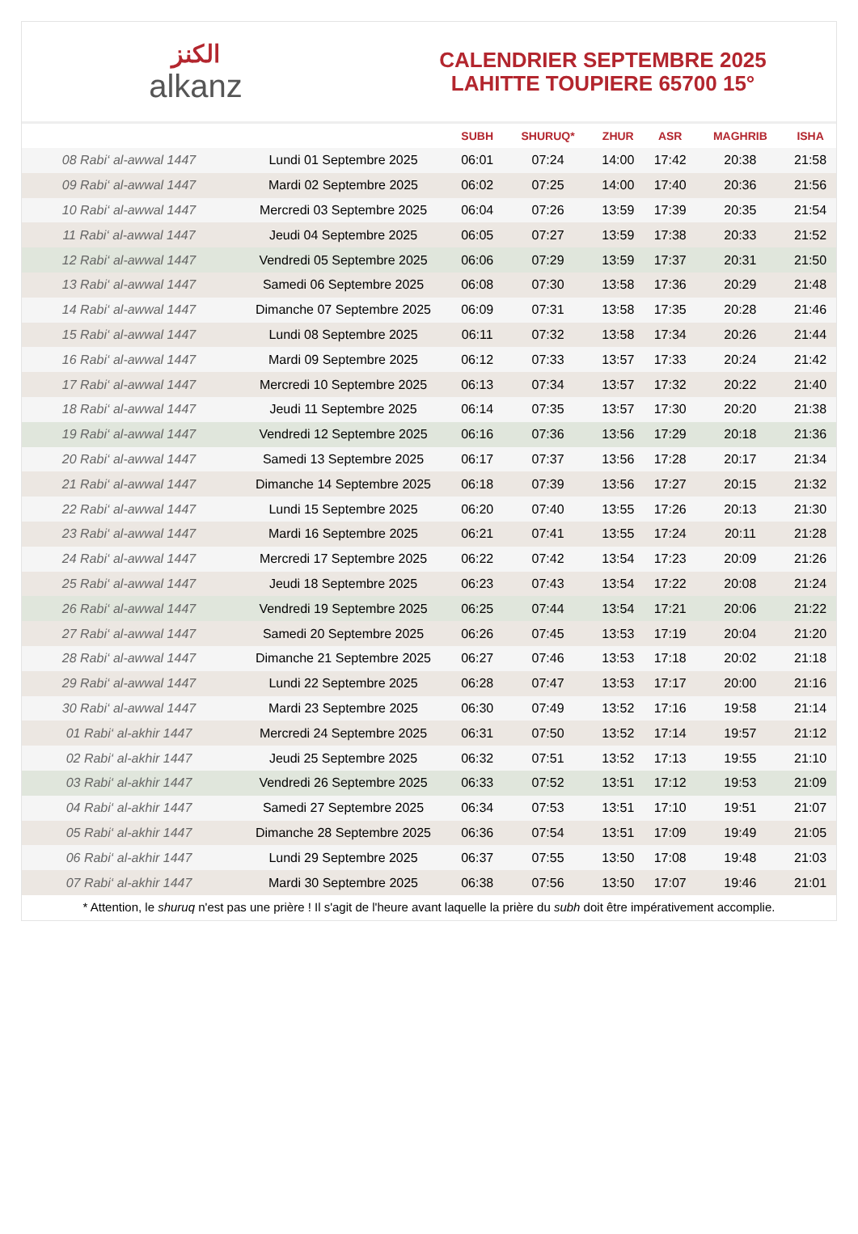ﺍﻟﻜﻨﺰ
alkanz
CALENDRIER SEPTEMBRE 2025
LAHITTE TOUPIERE 65700 15°
| | | SUBH | SHURUQ* | ZHUR | ASR | MAGHRIB | ISHA |
| --- | --- | --- | --- | --- | --- | --- | --- |
| 08 Rabi‘ al-awwal 1447 | Lundi 01 Septembre 2025 | 06:01 | 07:24 | 14:00 | 17:42 | 20:38 | 21:58 |
| 09 Rabi‘ al-awwal 1447 | Mardi 02 Septembre 2025 | 06:02 | 07:25 | 14:00 | 17:40 | 20:36 | 21:56 |
| 10 Rabi‘ al-awwal 1447 | Mercredi 03 Septembre 2025 | 06:04 | 07:26 | 13:59 | 17:39 | 20:35 | 21:54 |
| 11 Rabi‘ al-awwal 1447 | Jeudi 04 Septembre 2025 | 06:05 | 07:27 | 13:59 | 17:38 | 20:33 | 21:52 |
| 12 Rabi‘ al-awwal 1447 | Vendredi 05 Septembre 2025 | 06:06 | 07:29 | 13:59 | 17:37 | 20:31 | 21:50 |
| 13 Rabi‘ al-awwal 1447 | Samedi 06 Septembre 2025 | 06:08 | 07:30 | 13:58 | 17:36 | 20:29 | 21:48 |
| 14 Rabi‘ al-awwal 1447 | Dimanche 07 Septembre 2025 | 06:09 | 07:31 | 13:58 | 17:35 | 20:28 | 21:46 |
| 15 Rabi‘ al-awwal 1447 | Lundi 08 Septembre 2025 | 06:11 | 07:32 | 13:58 | 17:34 | 20:26 | 21:44 |
| 16 Rabi‘ al-awwal 1447 | Mardi 09 Septembre 2025 | 06:12 | 07:33 | 13:57 | 17:33 | 20:24 | 21:42 |
| 17 Rabi‘ al-awwal 1447 | Mercredi 10 Septembre 2025 | 06:13 | 07:34 | 13:57 | 17:32 | 20:22 | 21:40 |
| 18 Rabi‘ al-awwal 1447 | Jeudi 11 Septembre 2025 | 06:14 | 07:35 | 13:57 | 17:30 | 20:20 | 21:38 |
| 19 Rabi‘ al-awwal 1447 | Vendredi 12 Septembre 2025 | 06:16 | 07:36 | 13:56 | 17:29 | 20:18 | 21:36 |
| 20 Rabi‘ al-awwal 1447 | Samedi 13 Septembre 2025 | 06:17 | 07:37 | 13:56 | 17:28 | 20:17 | 21:34 |
| 21 Rabi‘ al-awwal 1447 | Dimanche 14 Septembre 2025 | 06:18 | 07:39 | 13:56 | 17:27 | 20:15 | 21:32 |
| 22 Rabi‘ al-awwal 1447 | Lundi 15 Septembre 2025 | 06:20 | 07:40 | 13:55 | 17:26 | 20:13 | 21:30 |
| 23 Rabi‘ al-awwal 1447 | Mardi 16 Septembre 2025 | 06:21 | 07:41 | 13:55 | 17:24 | 20:11 | 21:28 |
| 24 Rabi‘ al-awwal 1447 | Mercredi 17 Septembre 2025 | 06:22 | 07:42 | 13:54 | 17:23 | 20:09 | 21:26 |
| 25 Rabi‘ al-awwal 1447 | Jeudi 18 Septembre 2025 | 06:23 | 07:43 | 13:54 | 17:22 | 20:08 | 21:24 |
| 26 Rabi‘ al-awwal 1447 | Vendredi 19 Septembre 2025 | 06:25 | 07:44 | 13:54 | 17:21 | 20:06 | 21:22 |
| 27 Rabi‘ al-awwal 1447 | Samedi 20 Septembre 2025 | 06:26 | 07:45 | 13:53 | 17:19 | 20:04 | 21:20 |
| 28 Rabi‘ al-awwal 1447 | Dimanche 21 Septembre 2025 | 06:27 | 07:46 | 13:53 | 17:18 | 20:02 | 21:18 |
| 29 Rabi‘ al-awwal 1447 | Lundi 22 Septembre 2025 | 06:28 | 07:47 | 13:53 | 17:17 | 20:00 | 21:16 |
| 30 Rabi‘ al-awwal 1447 | Mardi 23 Septembre 2025 | 06:30 | 07:49 | 13:52 | 17:16 | 19:58 | 21:14 |
| 01 Rabi‘ al-akhir 1447 | Mercredi 24 Septembre 2025 | 06:31 | 07:50 | 13:52 | 17:14 | 19:57 | 21:12 |
| 02 Rabi‘ al-akhir 1447 | Jeudi 25 Septembre 2025 | 06:32 | 07:51 | 13:52 | 17:13 | 19:55 | 21:10 |
| 03 Rabi‘ al-akhir 1447 | Vendredi 26 Septembre 2025 | 06:33 | 07:52 | 13:51 | 17:12 | 19:53 | 21:09 |
| 04 Rabi‘ al-akhir 1447 | Samedi 27 Septembre 2025 | 06:34 | 07:53 | 13:51 | 17:10 | 19:51 | 21:07 |
| 05 Rabi‘ al-akhir 1447 | Dimanche 28 Septembre 2025 | 06:36 | 07:54 | 13:51 | 17:09 | 19:49 | 21:05 |
| 06 Rabi‘ al-akhir 1447 | Lundi 29 Septembre 2025 | 06:37 | 07:55 | 13:50 | 17:08 | 19:48 | 21:03 |
| 07 Rabi‘ al-akhir 1447 | Mardi 30 Septembre 2025 | 06:38 | 07:56 | 13:50 | 17:07 | 19:46 | 21:01 |
* Attention, le shuruq n'est pas une prière ! Il s'agit de l'heure avant laquelle la prière du subh doit être impérativement accomplie.